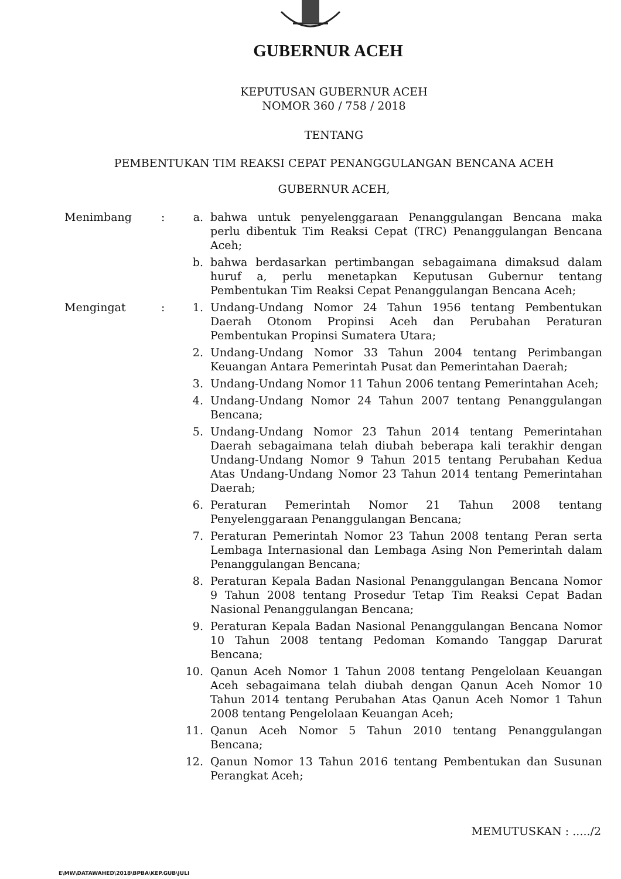GUBERNUR ACEH
KEPUTUSAN GUBERNUR ACEH
NOMOR 360 / 758 / 2018
TENTANG
PEMBENTUKAN TIM REAKSI CEPAT PENANGGULANGAN BENCANA ACEH
GUBERNUR ACEH,
| Menimbang | : | a. | bahwa untuk penyelenggaraan Penanggulangan Bencana maka perlu dibentuk Tim Reaksi Cepat (TRC) Penanggulangan Bencana Aceh; |
| | | b. | bahwa berdasarkan pertimbangan sebagaimana dimaksud dalam huruf a, perlu menetapkan Keputusan Gubernur tentang Pembentukan Tim Reaksi Cepat Penanggulangan Bencana Aceh; |
| Mengingat | : | 1. | Undang-Undang Nomor 24 Tahun 1956 tentang Pembentukan Daerah Otonom Propinsi Aceh dan Perubahan Peraturan Pembentukan Propinsi Sumatera Utara; |
| | | 2. | Undang-Undang Nomor 33 Tahun 2004 tentang Perimbangan Keuangan Antara Pemerintah Pusat dan Pemerintahan Daerah; |
| | | 3. | Undang-Undang Nomor 11 Tahun 2006 tentang Pemerintahan Aceh; |
| | | 4. | Undang-Undang Nomor 24 Tahun 2007 tentang Penanggulangan Bencana; |
| | | 5. | Undang-Undang Nomor 23 Tahun 2014 tentang Pemerintahan Daerah sebagaimana telah diubah beberapa kali terakhir dengan Undang-Undang Nomor 9 Tahun 2015 tentang Perubahan Kedua Atas Undang-Undang Nomor 23 Tahun 2014 tentang Pemerintahan Daerah; |
| | | 6. | Peraturan Pemerintah Nomor 21 Tahun 2008 tentang Penyelenggaraan Penanggulangan Bencana; |
| | | 7. | Peraturan Pemerintah Nomor 23 Tahun 2008 tentang Peran serta Lembaga Internasional dan Lembaga Asing Non Pemerintah dalam Penanggulangan Bencana; |
| | | 8. | Peraturan Kepala Badan Nasional Penanggulangan Bencana Nomor 9 Tahun 2008 tentang Prosedur Tetap Tim Reaksi Cepat Badan Nasional Penanggulangan Bencana; |
| | | 9. | Peraturan Kepala Badan Nasional Penanggulangan Bencana Nomor 10 Tahun 2008 tentang Pedoman Komando Tanggap Darurat Bencana; |
| | | 10. | Qanun Aceh Nomor 1 Tahun 2008 tentang Pengelolaan Keuangan Aceh sebagaimana telah diubah dengan Qanun Aceh Nomor 10 Tahun 2014 tentang Perubahan Atas Qanun Aceh Nomor 1 Tahun 2008 tentang Pengelolaan Keuangan Aceh; |
| | | 11. | Qanun Aceh Nomor 5 Tahun 2010 tentang Penanggulangan Bencana; |
| | | 12. | Qanun Nomor 13 Tahun 2016 tentang Pembentukan dan Susunan Perangkat Aceh; |
MEMUTUSKAN : ...../2
E\MW\DATAWAHED\2018\BPBA\KEP.GUB\JULI